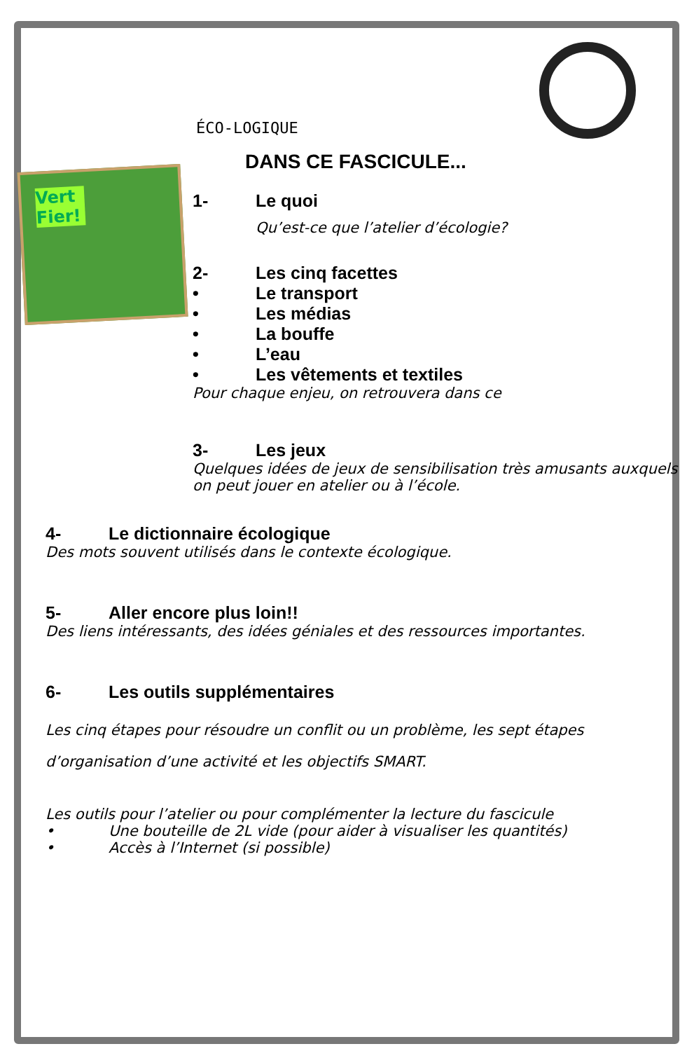Vert Fier!
ÉCO-LOGIQUE
DANS CE FASCICULE...
1- Le quoi
Qu’est-ce que l’atelier d’écologie?
2- Les cinq facettes
• Le transport
• Les médias
• La bouffe
• L’eau
• Les vêtements et textiles
Pour chaque enjeu, on retrouvera dans ce
3- Les jeux
Quelques idées de jeux de sensibilisation très amusants auxquels on peut jouer en atelier ou à l’école.
4- Le dictionnaire écologique
Des mots souvent utilisés dans le contexte écologique.
5- Aller encore plus loin!!
Des liens intéressants, des idées géniales et des ressources importantes.
6- Les outils supplémentaires
Les cinq étapes pour résoudre un conflit ou un problème, les sept étapes d’organisation d’une activité et les objectifs SMART.
Les outils pour l’atelier ou pour complémenter la lecture du fascicule
• Une bouteille de 2L vide (pour aider à visualiser les quantités)
• Accès à l’Internet (si possible)